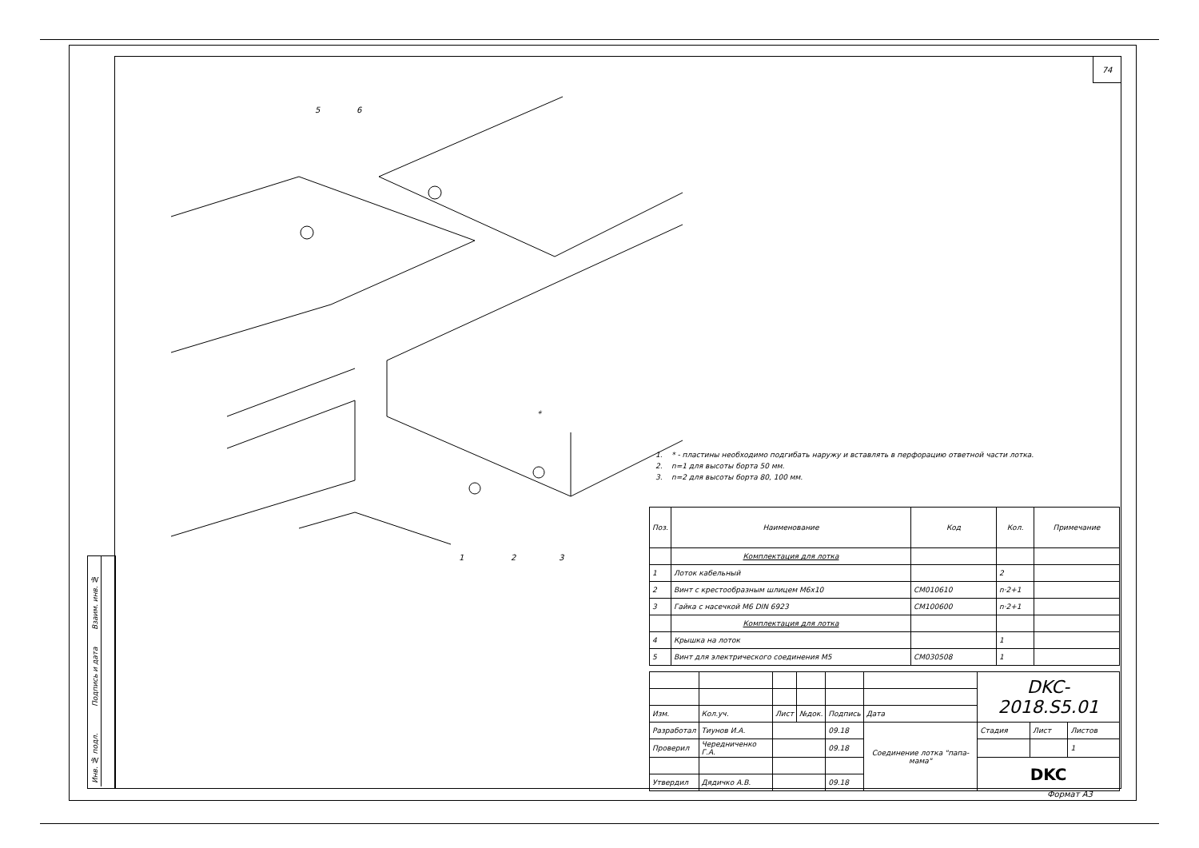74
5
6
1
2
3
*
Взаим. инв. №
Подпись и дата
Инв. № подл.
1. * - пластины необходимо подгибать наружу и вставлять в перфорацию ответной части лотка.
2. n=1 для высоты борта 50 мм.
3. n=2 для высоты борта 80, 100 мм.
| Поз. | Наименование | Код | Кол. | Примечание |
| --- | --- | --- | --- | --- |
| | Комплектация для лотка | | | |
| 1 | Лоток кабельный | | 2 | |
| 2 | Винт с крестообразным шлицем М6х10 | CM010610 | n·2+1 | |
| 3 | Гайка с насечкой М6 DIN 6923 | CM100600 | n·2+1 | |
| | Комплектация для лотка | | | |
| 4 | Крышка на лоток | | 1 | |
| 5 | Винт для электрического соединения М5 | CM030508 | 1 | |
| | | | | | | DKC-2018.S5.01 | | | |
| Изм. | Кол.уч. | Лист | №док. | Подпись | Дата | | | | |
| Разработал | Тиунов И.А. | | | 09.18 | Соединение лотка "папа-мама" | | Стадия | Лист | Листов |
| Проверил | Чередниченко Г.А. | | | 09.18 | | | | | 1 |
| | | | | | | | DKC | | |
| Утвердил | Дядичко А.В. | | | 09.18 | | | | | |
Формат А3